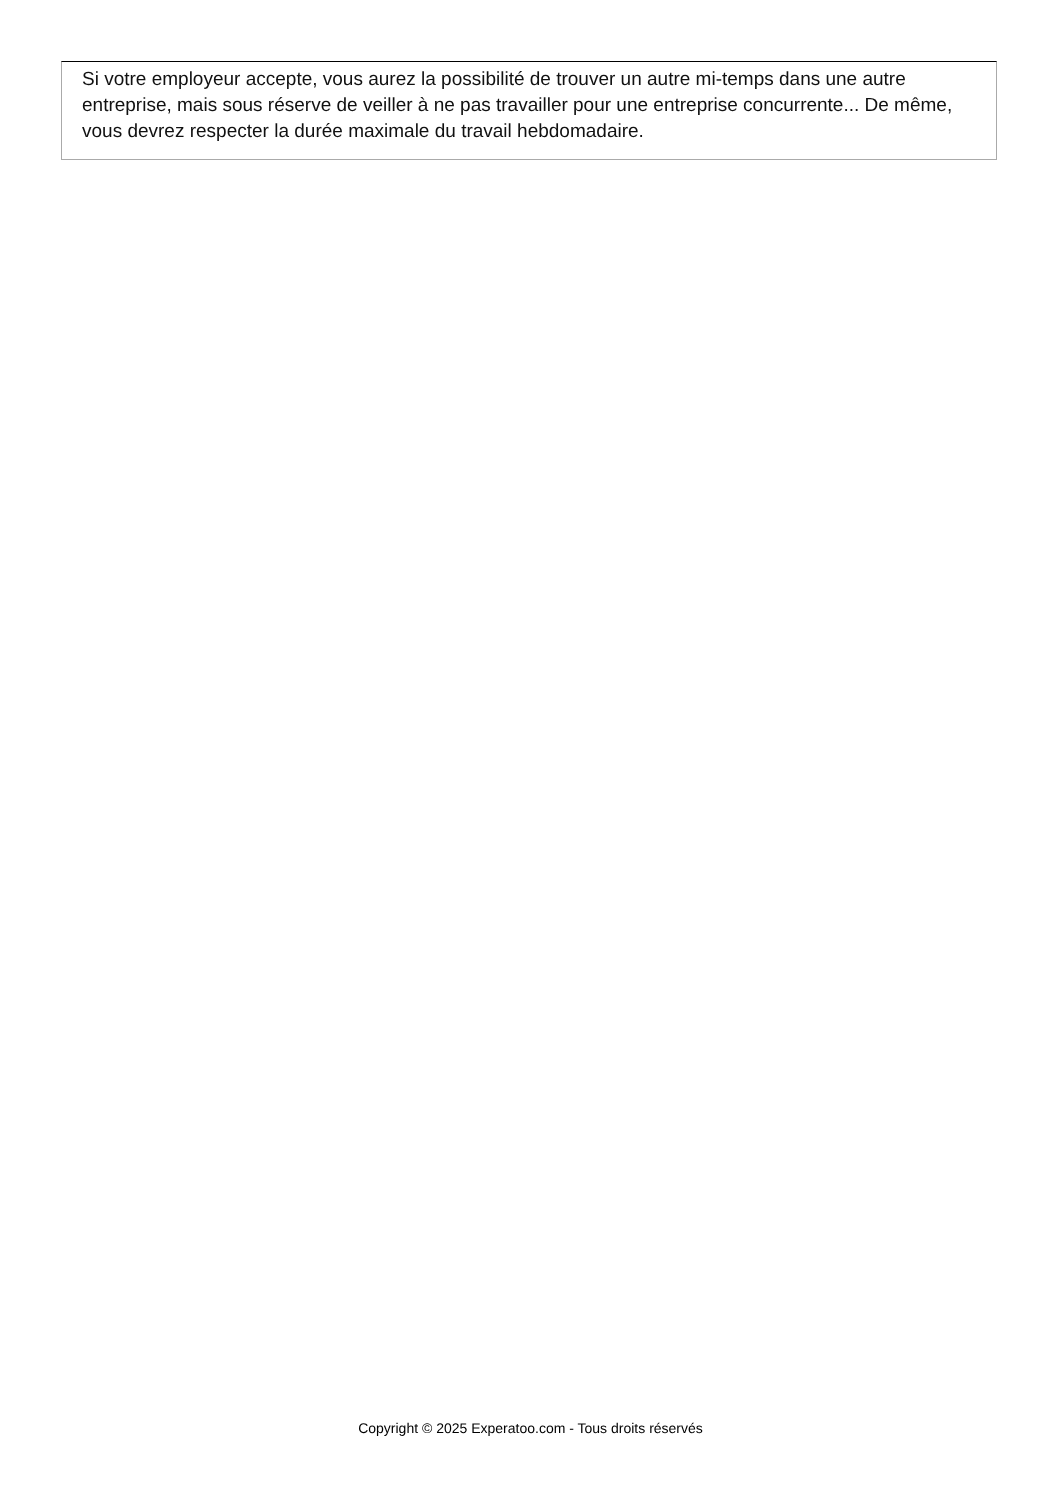Si votre employeur accepte, vous aurez la possibilité de trouver un autre mi-temps dans une autre entreprise, mais sous réserve de veiller à ne pas travailler pour une entreprise concurrente... De même, vous devrez respecter la durée maximale du travail hebdomadaire.
Copyright © 2025 Experatoo.com - Tous droits réservés